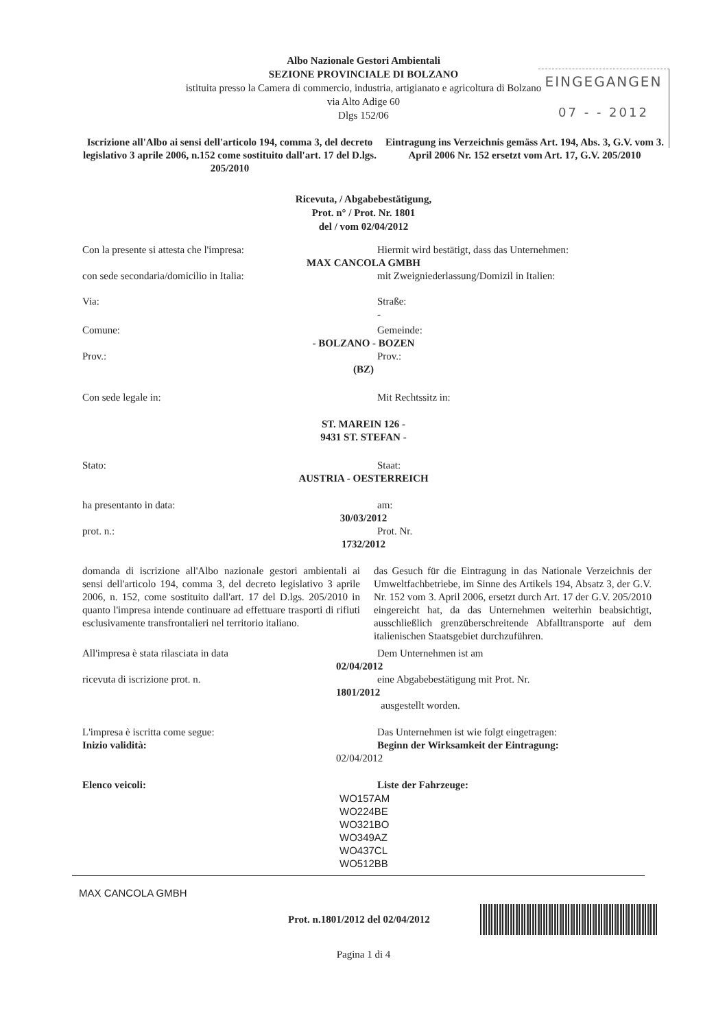EINGEGANGEN
07 - - 2012
Albo Nazionale Gestori Ambientali
SEZIONE PROVINCIALE DI BOLZANO
istituita presso la Camera di commercio, industria, artigianato e agricoltura di Bolzano
via Alto Adige 60
Dlgs 152/06
Iscrizione all'Albo ai sensi dell'articolo 194, comma 3, del decreto legislativo 3 aprile 2006, n.152 come sostituito dall'art. 17 del D.lgs. 205/2010
Eintragung ins Verzeichnis gemäss Art. 194, Abs. 3, G.V. vom 3. April 2006 Nr. 152 ersetzt vom Art. 17, G.V. 205/2010
Ricevuta, / Abgabebestätigung,
Prot. n° / Prot. Nr. 1801
del / vom 02/04/2012
Con la presente si attesta che l'impresa:
Hiermit wird bestätigt, dass das Unternehmen:
MAX CANCOLA GMBH
con sede secondaria/domicilio in Italia:
mit Zweigniederlassung/Domizil in Italien:
Via: Straße:
-
Comune: Gemeinde:
- BOLZANO - BOZEN
Prov.: Prov.:
(BZ)
Con sede legale in: Mit Rechtssitz in:
ST. MAREIN 126 -
9431 ST. STEFAN -
Stato: Staat:
AUSTRIA - OESTERREICH
ha presentanto in data: am:
30/03/2012
prot. n.: Prot. Nr.
1732/2012
domanda di iscrizione all'Albo nazionale gestori ambientali ai sensi dell'articolo 194, comma 3, del decreto legislativo 3 aprile 2006, n. 152, come sostituito dall'art. 17 del D.lgs. 205/2010 in quanto l'impresa intende continuare ad effettuare trasporti di rifiuti esclusivamente transfrontalieri nel territorio italiano.
das Gesuch für die Eintragung in das Nationale Verzeichnis der Umweltfachbetriebe, im Sinne des Artikels 194, Absatz 3, der G.V. Nr. 152 vom 3. April 2006, ersetzt durch Art. 17 der G.V. 205/2010 eingereicht hat, da das Unternehmen weiterhin beabsichtigt, ausschließlich grenzüberschreitende Abfalltransporte auf dem italienischen Staatsgebiet durchzuführen.
All'impresa è stata rilasciata in data
Dem Unternehmen ist am
02/04/2012
ricevuta di iscrizione prot. n. eine Abgabebestätigung mit Prot. Nr.
1801/2012
ausgestellt worden.
L'impresa è iscritta come segue:
Inizio validità:
Das Unternehmen ist wie folgt eingetragen:
Beginn der Wirksamkeit der Eintragung:
02/04/2012
Elenco veicoli: Liste der Fahrzeuge:
WO157AM
WO224BE
WO321BO
WO349AZ
WO437CL
WO512BB
MAX CANCOLA GMBH
Prot. n.1801/2012 del 02/04/2012
Pagina 1 di 4